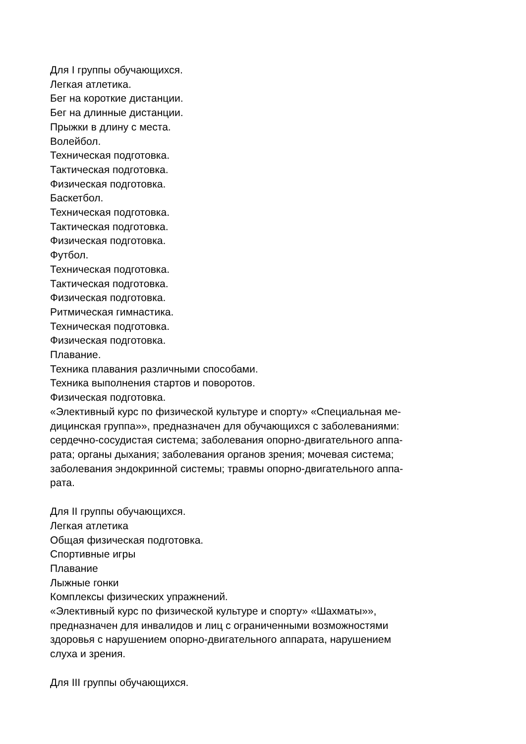Для I группы обучающихся.
Легкая атлетика.
Бег на короткие дистанции.
Бег на длинные дистанции.
Прыжки в длину с места.
Волейбол.
Техническая подготовка.
Тактическая подготовка.
Физическая подготовка.
Баскетбол.
Техническая подготовка.
Тактическая подготовка.
Физическая подготовка.
Футбол.
Техническая подготовка.
Тактическая подготовка.
Физическая подготовка.
Ритмическая гимнастика.
Техническая подготовка.
Физическая подготовка.
Плавание.
Техника плавания различными способами.
Техника выполнения стартов и поворотов.
Физическая подготовка.
«Элективный курс по физической культуре и спорту» «Специальная ме-
дицинская группа»», предназначен для обучающихся с заболеваниями:
сердечно-сосудистая система; заболевания опорно-двигательного аппа-
рата; органы дыхания; заболевания органов зрения; мочевая система;
заболевания эндокринной системы; травмы опорно-двигательного аппа-
рата.
Для II группы обучающихся.
Легкая атлетика
Общая физическая подготовка.
Спортивные игры
Плавание
Лыжные гонки
Комплексы физических упражнений.
«Элективный курс по физической культуре и спорту» «Шахматы»»,
предназначен для инвалидов и лиц с ограниченными возможностями
здоровья с нарушением опорно-двигательного аппарата, нарушением
слуха и зрения.
Для III группы обучающихся.